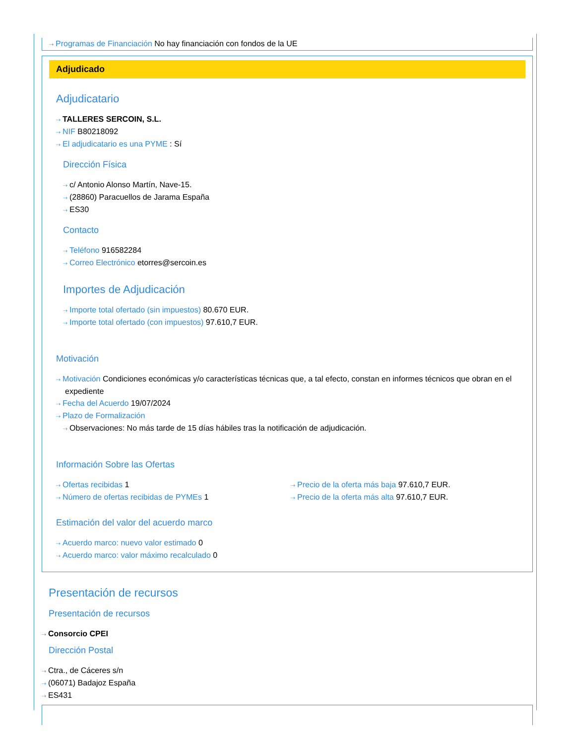⇢ Programas de Financiación No hay financiación con fondos de la UE
Adjudicado
Adjudicatario
⇢ TALLERES SERCOIN, S.L.
⇢ NIF B80218092
⇢ El adjudicatario es una PYME : Sí
Dirección Física
⇢ c/ Antonio Alonso Martín, Nave-15.
⇢ (28860) Paracuellos de Jarama España
⇢ ES30
Contacto
⇢ Teléfono 916582284
⇢ Correo Electrónico etorres@sercoin.es
Importes de Adjudicación
⇢ Importe total ofertado (sin impuestos) 80.670 EUR.
⇢ Importe total ofertado (con impuestos) 97.610,7 EUR.
Motivación
⇢ Motivación Condiciones económicas y/o características técnicas que, a tal efecto, constan en informes técnicos que obran en el expediente
⇢ Fecha del Acuerdo 19/07/2024
⇢ Plazo de Formalización
⇢ Observaciones: No más tarde de 15 días hábiles tras la notificación de adjudicación.
Información Sobre las Ofertas
⇢ Ofertas recibidas 1
⇢ Número de ofertas recibidas de PYMEs 1
⇢ Precio de la oferta más baja 97.610,7 EUR.
⇢ Precio de la oferta más alta 97.610,7 EUR.
Estimación del valor del acuerdo marco
⇢ Acuerdo marco: nuevo valor estimado 0
⇢ Acuerdo marco: valor máximo recalculado 0
Presentación de recursos
Presentación de recursos
⇢ Consorcio CPEI
Dirección Postal
⇢ Ctra., de Cáceres s/n
⇢ (06071) Badajoz España
⇢ ES431